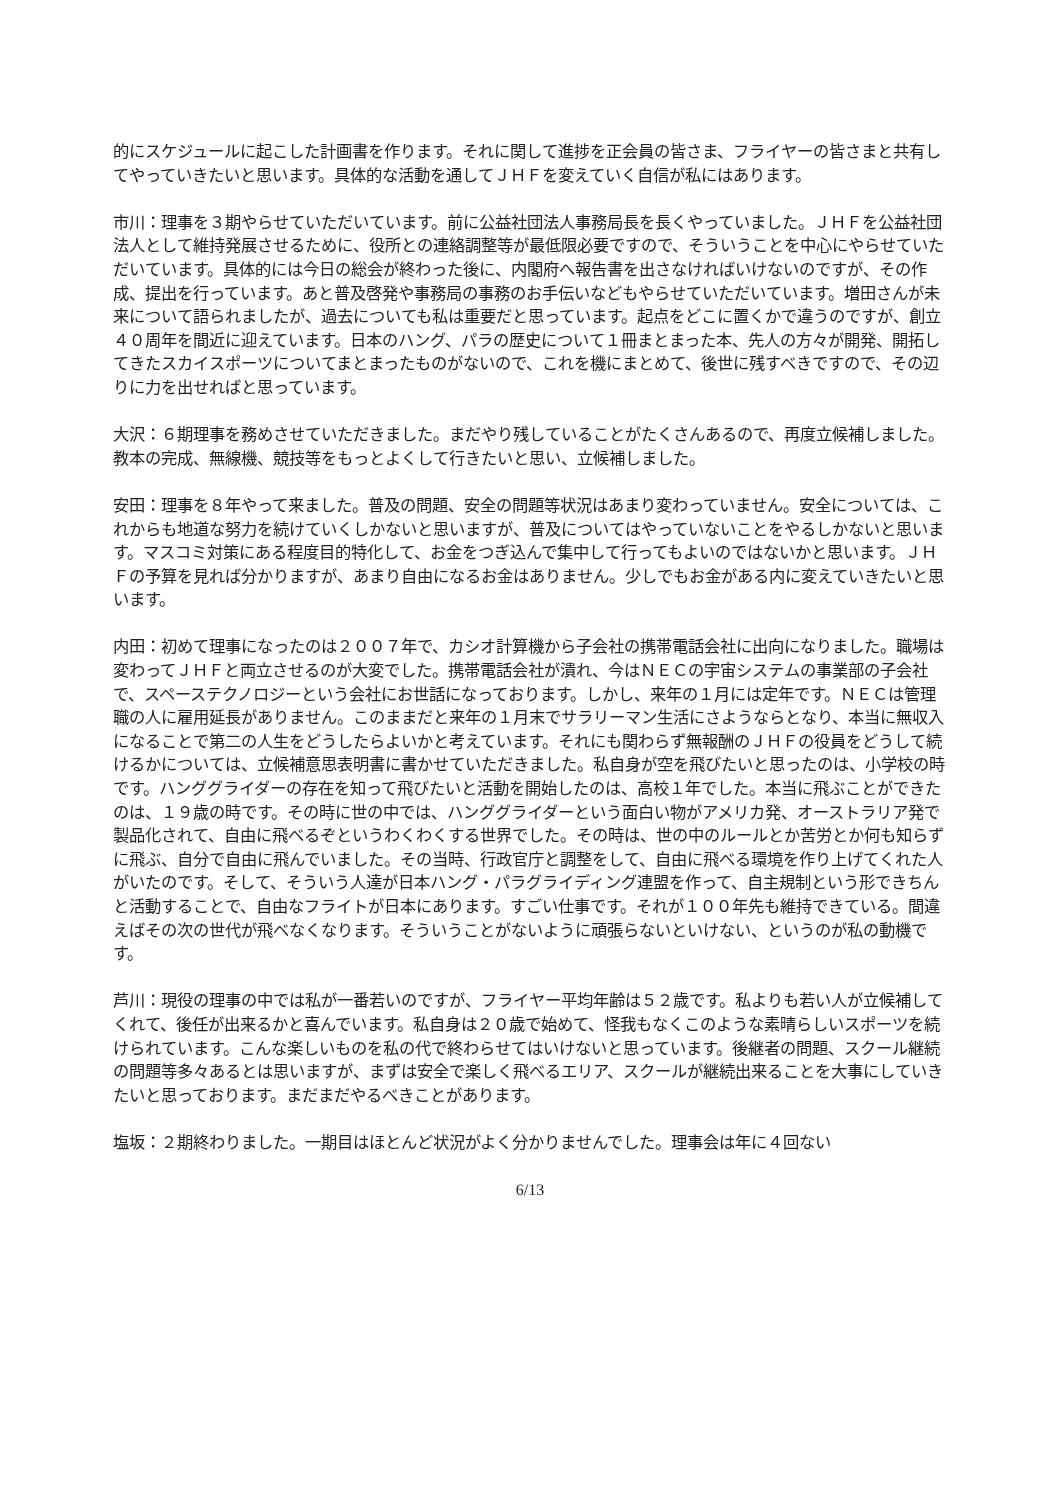的にスケジュールに起こした計画書を作ります。それに関して進捗を正会員の皆さま、フライヤーの皆さまと共有してやっていきたいと思います。具体的な活動を通してＪＨＦを変えていく自信が私にはあります。
市川：理事を３期やらせていただいています。前に公益社団法人事務局長を長くやっていました。ＪＨＦを公益社団法人として維持発展させるために、役所との連絡調整等が最低限必要ですので、そういうことを中心にやらせていただいています。具体的には今日の総会が終わった後に、内閣府へ報告書を出さなければいけないのですが、その作成、提出を行っています。あと普及啓発や事務局の事務のお手伝いなどもやらせていただいています。増田さんが未来について語られましたが、過去についても私は重要だと思っています。起点をどこに置くかで違うのですが、創立４０周年を間近に迎えています。日本のハング、パラの歴史について１冊まとまった本、先人の方々が開発、開拓してきたスカイスポーツについてまとまったものがないので、これを機にまとめて、後世に残すべきですので、その辺りに力を出せればと思っています。
大沢：６期理事を務めさせていただきました。まだやり残していることがたくさんあるので、再度立候補しました。教本の完成、無線機、競技等をもっとよくして行きたいと思い、立候補しました。
安田：理事を８年やって来ました。普及の問題、安全の問題等状況はあまり変わっていません。安全については、これからも地道な努力を続けていくしかないと思いますが、普及についてはやっていないことをやるしかないと思います。マスコミ対策にある程度目的特化して、お金をつぎ込んで集中して行ってもよいのではないかと思います。ＪＨＦの予算を見れば分かりますが、あまり自由になるお金はありません。少しでもお金がある内に変えていきたいと思います。
内田：初めて理事になったのは２００７年で、カシオ計算機から子会社の携帯電話会社に出向になりました。職場は変わってＪＨＦと両立させるのが大変でした。携帯電話会社が潰れ、今はＮＥＣの宇宙システムの事業部の子会社で、スペーステクノロジーという会社にお世話になっております。しかし、来年の１月には定年です。ＮＥＣは管理職の人に雇用延長がありません。このままだと来年の１月末でサラリーマン生活にさようならとなり、本当に無収入になることで第二の人生をどうしたらよいかと考えています。それにも関わらず無報酬のＪＨＦの役員をどうして続けるかについては、立候補意思表明書に書かせていただきました。私自身が空を飛びたいと思ったのは、小学校の時です。ハンググライダーの存在を知って飛びたいと活動を開始したのは、高校１年でした。本当に飛ぶことができたのは、１９歳の時です。その時に世の中では、ハンググライダーという面白い物がアメリカ発、オーストラリア発で製品化されて、自由に飛べるぞというわくわくする世界でした。その時は、世の中のルールとか苦労とか何も知らずに飛ぶ、自分で自由に飛んでいました。その当時、行政官庁と調整をして、自由に飛べる環境を作り上げてくれた人がいたのです。そして、そういう人達が日本ハング・パラグライディング連盟を作って、自主規制という形できちんと活動することで、自由なフライトが日本にあります。すごい仕事です。それが１００年先も維持できている。間違えばその次の世代が飛べなくなります。そういうことがないように頑張らないといけない、というのが私の動機です。
芦川：現役の理事の中では私が一番若いのですが、フライヤー平均年齢は５２歳です。私よりも若い人が立候補してくれて、後任が出来るかと喜んでいます。私自身は２０歳で始めて、怪我もなくこのような素晴らしいスポーツを続けられています。こんな楽しいものを私の代で終わらせてはいけないと思っています。後継者の問題、スクール継続の問題等多々あるとは思いますが、まずは安全で楽しく飛べるエリア、スクールが継続出来ることを大事にしていきたいと思っております。まだまだやるべきことがあります。
塩坂：２期終わりました。一期目はほとんど状況がよく分かりませんでした。理事会は年に４回ない
6/13